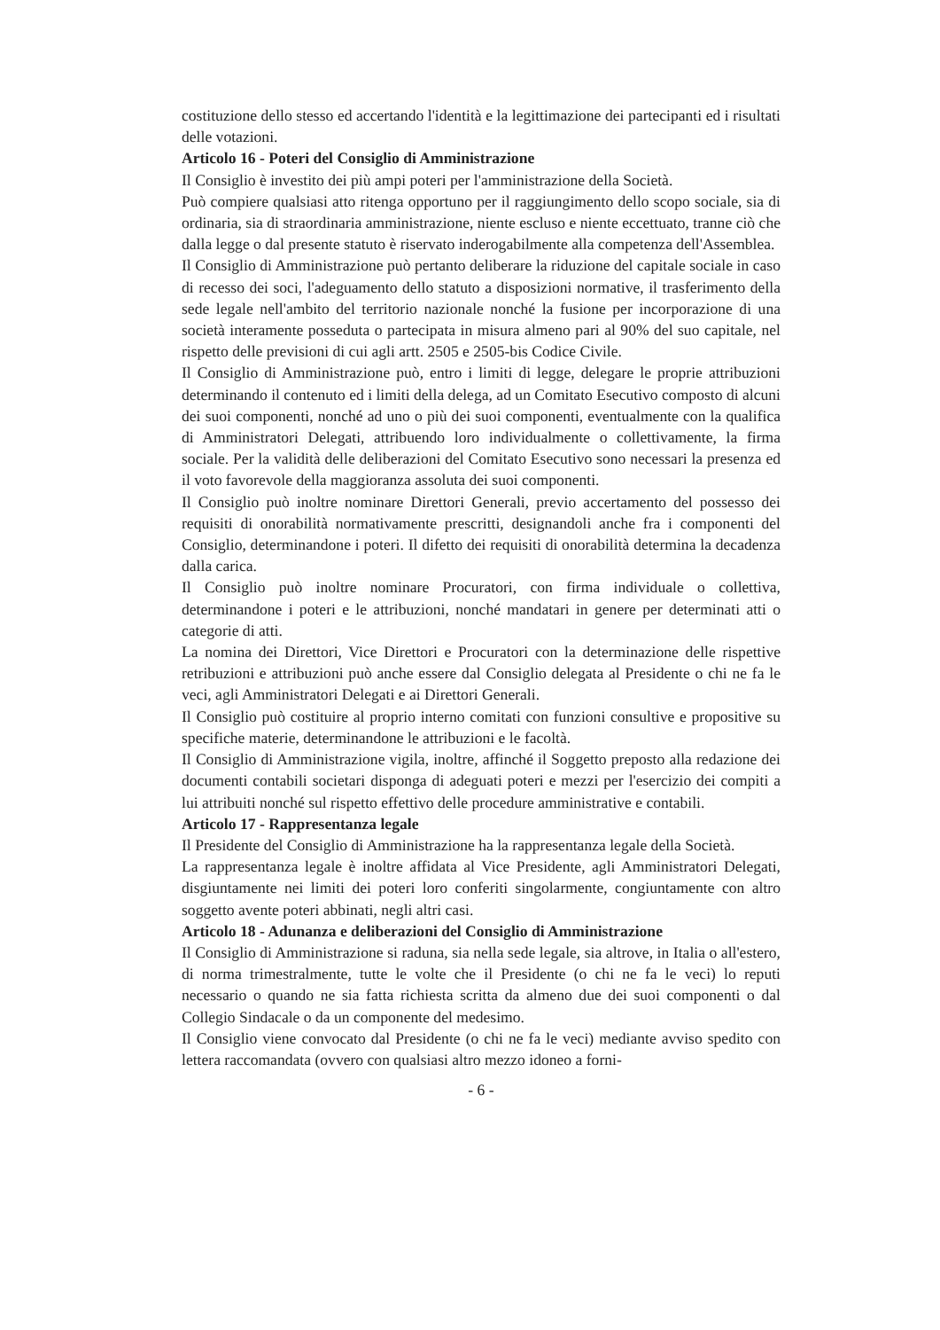costituzione dello stesso ed accertando l'identità e la legittimazione dei partecipanti ed i risultati delle votazioni.
Articolo 16 - Poteri del Consiglio di Amministrazione
Il Consiglio è investito dei più ampi poteri per l'amministrazione della Società.
Può compiere qualsiasi atto ritenga opportuno per il raggiungimento dello scopo sociale, sia di ordinaria, sia di straordinaria amministrazione, niente escluso e niente eccettuato, tranne ciò che dalla legge o dal presente statuto è riservato inderogabilmente alla competenza dell'Assemblea.
Il Consiglio di Amministrazione può pertanto deliberare la riduzione del capitale sociale in caso di recesso dei soci, l'adeguamento dello statuto a disposizioni normative, il trasferimento della sede legale nell'ambito del territorio nazionale nonché la fusione per incorporazione di una società interamente posseduta o partecipata in misura almeno pari al 90% del suo capitale, nel rispetto delle previsioni di cui agli artt. 2505 e 2505-bis Codice Civile.
Il Consiglio di Amministrazione può, entro i limiti di legge, delegare le proprie attribuzioni determinando il contenuto ed i limiti della delega, ad un Comitato Esecutivo composto di alcuni dei suoi componenti, nonché ad uno o più dei suoi componenti, eventualmente con la qualifica di Amministratori Delegati, attribuendo loro individualmente o collettivamente, la firma sociale. Per la validità delle deliberazioni del Comitato Esecutivo sono necessari la presenza ed il voto favorevole della maggioranza assoluta dei suoi componenti.
Il Consiglio può inoltre nominare Direttori Generali, previo accertamento del possesso dei requisiti di onorabilità normativamente prescritti, designandoli anche fra i componenti del Consiglio, determinandone i poteri. Il difetto dei requisiti di onorabilità determina la decadenza dalla carica.
Il Consiglio può inoltre nominare Procuratori, con firma individuale o collettiva, determinandone i poteri e le attribuzioni, nonché mandatari in genere per determinati atti o categorie di atti.
La nomina dei Direttori, Vice Direttori e Procuratori con la determinazione delle rispettive retribuzioni e attribuzioni può anche essere dal Consiglio delegata al Presidente o chi ne fa le veci, agli Amministratori Delegati e ai Direttori Generali.
Il Consiglio può costituire al proprio interno comitati con funzioni consultive e propositive su specifiche materie, determinandone le attribuzioni e le facoltà.
Il Consiglio di Amministrazione vigila, inoltre, affinché il Soggetto preposto alla redazione dei documenti contabili societari disponga di adeguati poteri e mezzi per l'esercizio dei compiti a lui attribuiti nonché sul rispetto effettivo delle procedure amministrative e contabili.
Articolo 17 - Rappresentanza legale
Il Presidente del Consiglio di Amministrazione ha la rappresentanza legale della Società.
La rappresentanza legale è inoltre affidata al Vice Presidente, agli Amministratori Delegati, disgiuntamente nei limiti dei poteri loro conferiti singolarmente, congiuntamente con altro soggetto avente poteri abbinati, negli altri casi.
Articolo 18 - Adunanza e deliberazioni del Consiglio di Amministrazione
Il Consiglio di Amministrazione si raduna, sia nella sede legale, sia altrove, in Italia o all'estero, di norma trimestralmente, tutte le volte che il Presidente (o chi ne fa le veci) lo reputi necessario o quando ne sia fatta richiesta scritta da almeno due dei suoi componenti o dal Collegio Sindacale o da un componente del medesimo.
Il Consiglio viene convocato dal Presidente (o chi ne fa le veci) mediante avviso spedito con lettera raccomandata (ovvero con qualsiasi altro mezzo idoneo a forni-
- 6 -